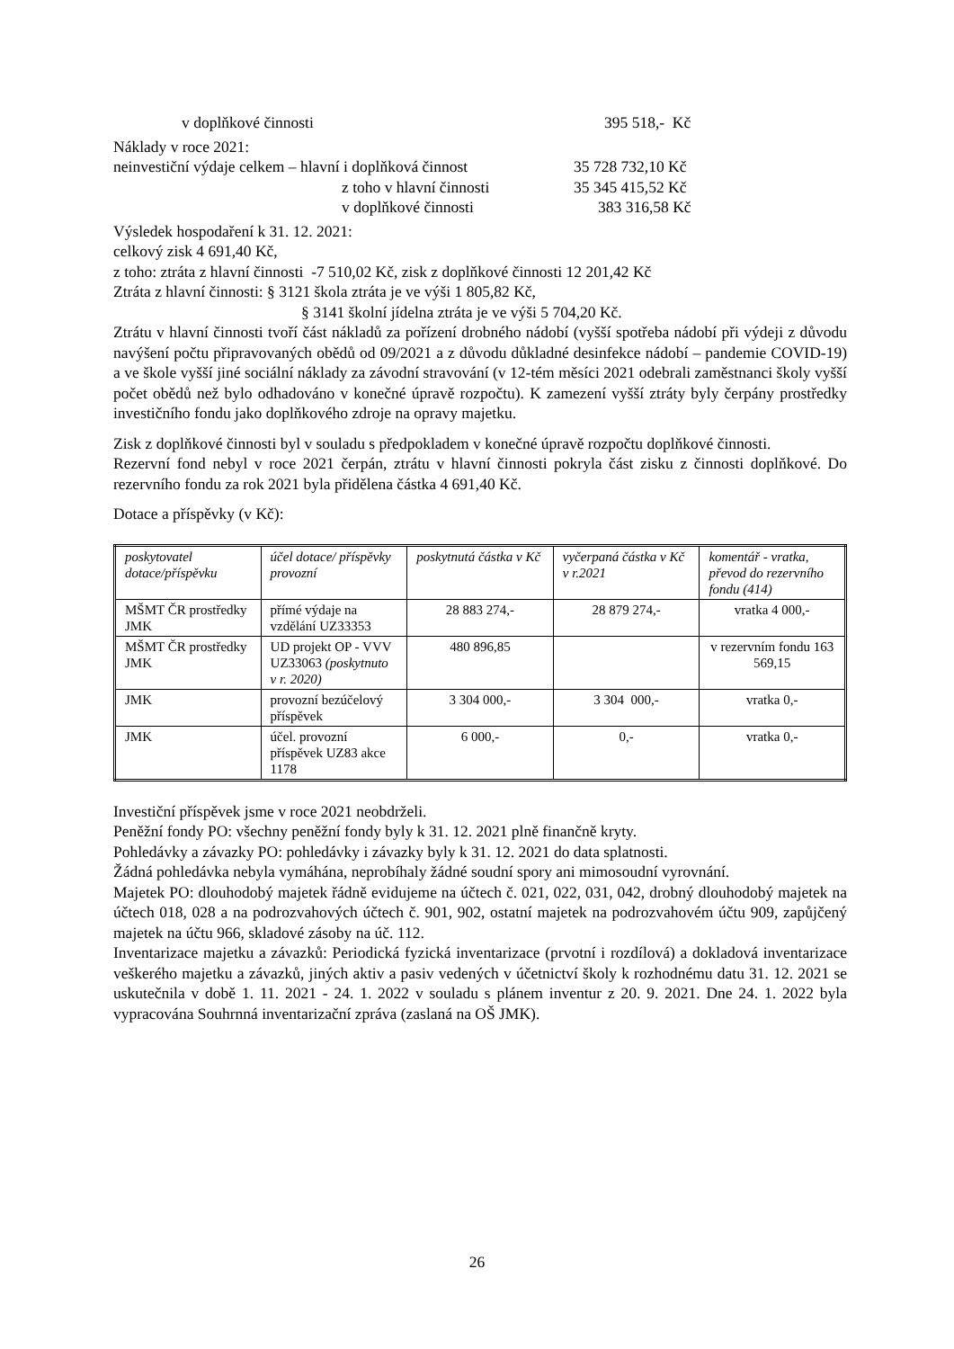v doplňkové činnosti 395 518,- Kč
Náklady v roce 2021:
neinvestiční výdaje celkem – hlavní i doplňková činnost 35 728 732,10 Kč
z toho v hlavní činnosti 35 345 415,52 Kč
v doplňkové činnosti 383 316,58 Kč
Výsledek hospodaření k 31. 12. 2021:
celkový zisk 4 691,40 Kč,
z toho: ztráta z hlavní činnosti -7 510,02 Kč, zisk z doplňkové činnosti 12 201,42 Kč
Ztráta z hlavní činnosti: § 3121 škola ztráta je ve výši 1 805,82 Kč,
§ 3141 školní jídelna ztráta je ve výši 5 704,20 Kč.
Ztrátu v hlavní činnosti tvoří část nákladů za pořízení drobného nádobí (vyšší spotřeba nádobí při výdeji z důvodu navýšení počtu připravovaných obědů od 09/2021 a z důvodu důkladné desinfekce nádobí – pandemie COVID-19) a ve škole vyšší jiné sociální náklady za závodní stravování (v 12-tém měsíci 2021 odebrali zaměstnanci školy vyšší počet obědů než bylo odhadováno v konečné úpravě rozpočtu). K zamezení vyšší ztráty byly čerpány prostředky investičního fondu jako doplňkového zdroje na opravy majetku.
Zisk z doplňkové činnosti byl v souladu s předpokladem v konečné úpravě rozpočtu doplňkové činnosti.
Rezervní fond nebyl v roce 2021 čerpán, ztrátu v hlavní činnosti pokryla část zisku z činnosti doplňkové. Do rezervního fondu za rok 2021 byla přidělena částka 4 691,40 Kč.
Dotace a příspěvky (v Kč):
| poskytovatel dotace/příspěvku | účel dotace/ příspěvky provozní | poskytnutá částka v Kč | vyčerpaná částka v Kč v r.2021 | komentář - vratka, převod do rezervního fondu (414) |
| MŠMT ČR prostředky JMK | přímé výdaje na vzdělání UZ33353 | 28 883 274,- | 28 879 274,- | vratka 4 000,- |
| MŠMT ČR prostředky JMK | UD projekt OP - VVV UZ33063 (poskytnuto v r. 2020) | 480 896,85 | | v rezervním fondu 163 569,15 |
| JMK | provozní bezúčelový příspěvek | 3 304 000,- | 3 304 000,- | vratka 0,- |
| JMK | účel. provozní příspěvek UZ83 akce 1178 | 6 000,- | 0,- | vratka 0,- |
Investiční příspěvek jsme v roce 2021 neobdrželi.
Peněžní fondy PO: všechny peněžní fondy byly k 31. 12. 2021 plně finančně kryty.
Pohledávky a závazky PO: pohledávky i závazky byly k 31. 12. 2021 do data splatnosti.
Žádná pohledávka nebyla vymáhána, neprobíhaly žádné soudní spory ani mimosoudní vyrovnání.
Majetek PO: dlouhodobý majetek řádně evidujeme na účtech č. 021, 022, 031, 042, drobný dlouhodobý majetek na účtech 018, 028 a na podrozvahových účtech č. 901, 902, ostatní majetek na podrozvahovém účtu 909, zapůjčený majetek na účtu 966, skladové zásoby na úč. 112.
Inventarizace majetku a závazků: Periodická fyzická inventarizace (prvotní i rozdílová) a dokladová inventarizace veškerého majetku a závazků, jiných aktiv a pasiv vedených v účetnictví školy k rozhodnému datu 31. 12. 2021 se uskutečnila v době 1. 11. 2021 - 24. 1. 2022 v souladu s plánem inventur z 20. 9. 2021. Dne 24. 1. 2022 byla vypracována Souhrnná inventarizační zpráva (zaslaná na OŠ JMK).
26